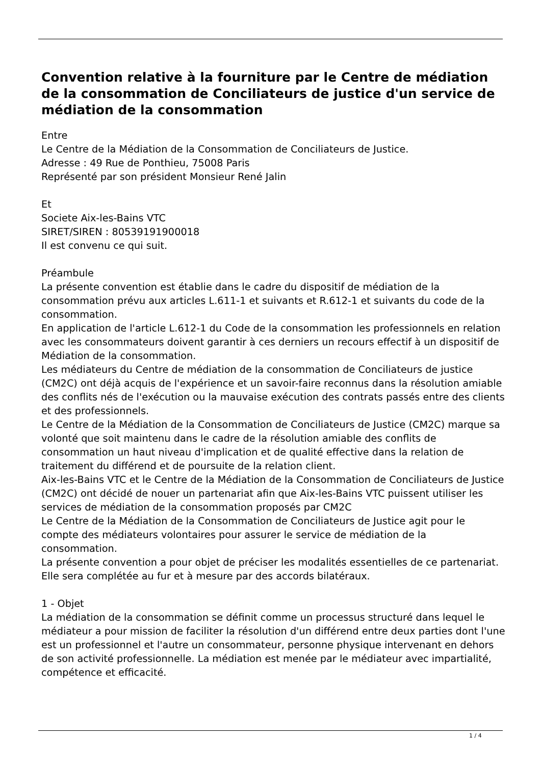Convention relative à la fourniture par le Centre de médiation de la consommation de Conciliateurs de justice d'un service de médiation de la consommation
Entre
Le Centre de la Médiation de la Consommation de Conciliateurs de Justice.
Adresse : 49 Rue de Ponthieu, 75008 Paris
Représenté par son président Monsieur René Jalin
Et
Societe Aix-les-Bains VTC
SIRET/SIREN : 80539191900018
Il est convenu ce qui suit.
Préambule
La présente convention est établie dans le cadre du dispositif de médiation de la consommation prévu aux articles L.611-1 et suivants et R.612-1 et suivants du code de la consommation.
En application de l'article L.612-1 du Code de la consommation les professionnels en relation avec les consommateurs doivent garantir à ces derniers un recours effectif à un dispositif de Médiation de la consommation.
Les médiateurs du Centre de médiation de la consommation de Conciliateurs de justice (CM2C) ont déjà acquis de l'expérience et un savoir-faire reconnus dans la résolution amiable des conflits nés de l'exécution ou la mauvaise exécution des contrats passés entre des clients et des professionnels.
Le Centre de la Médiation de la Consommation de Conciliateurs de Justice (CM2C) marque sa volonté que soit maintenu dans le cadre de la résolution amiable des conflits de consommation un haut niveau d'implication et de qualité effective dans la relation de traitement du différend et de poursuite de la relation client.
Aix-les-Bains VTC et le Centre de la Médiation de la Consommation de Conciliateurs de Justice (CM2C) ont décidé de nouer un partenariat afin que Aix-les-Bains VTC puissent utiliser les services de médiation de la consommation proposés par CM2C
Le Centre de la Médiation de la Consommation de Conciliateurs de Justice agit pour le compte des médiateurs volontaires pour assurer le service de médiation de la consommation.
La présente convention a pour objet de préciser les modalités essentielles de ce partenariat.
Elle sera complétée au fur et à mesure par des accords bilatéraux.
1 - Objet
La médiation de la consommation se définit comme un processus structuré dans lequel le médiateur a pour mission de faciliter la résolution d'un différend entre deux parties dont l'une est un professionnel et l'autre un consommateur, personne physique intervenant en dehors de son activité professionnelle. La médiation est menée par le médiateur avec impartialité, compétence et efficacité.
1 / 4